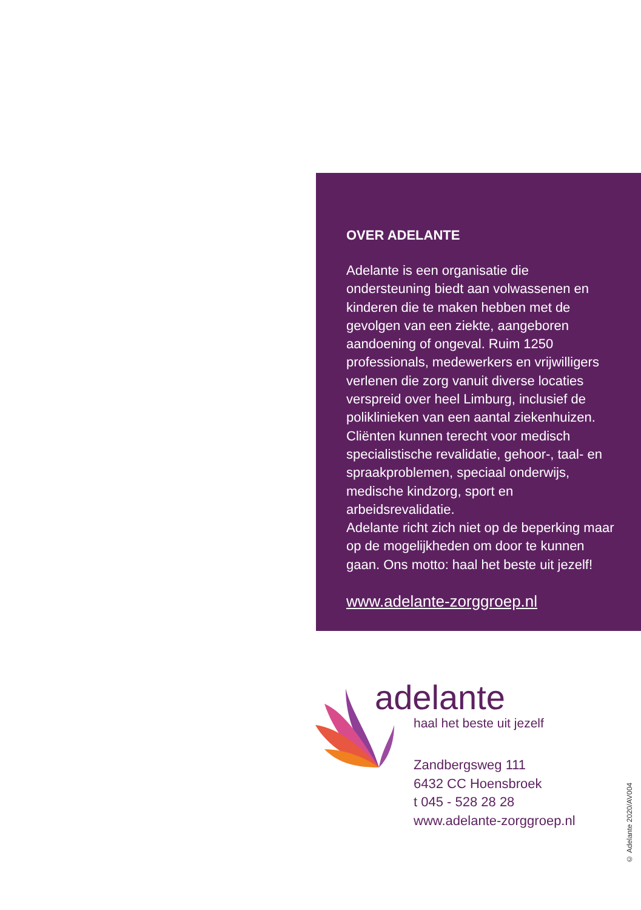OVER ADELANTE
Adelante is een organisatie die ondersteuning biedt aan volwassenen en kinderen die te maken hebben met de gevolgen van een ziekte, aangeboren aandoening of ongeval. Ruim 1250 professionals, medewerkers en vrijwilligers verlenen die zorg vanuit diverse locaties verspreid over heel Limburg, inclusief de poliklinieken van een aantal ziekenhuizen.
Cliënten kunnen terecht voor medisch specialistische revalidatie, gehoor-, taal- en spraakproblemen, speciaal onderwijs, medische kindzorg, sport en arbeidsrevalidatie.
Adelante richt zich niet op de beperking maar op de mogelijkheden om door te kunnen gaan. Ons motto: haal het beste uit jezelf!
www.adelante-zorggroep.nl
adelante
haal het beste uit jezelf
Zandbergsweg 111
6432 CC Hoensbroek
t 045 - 528 28 28
www.adelante-zorggroep.nl
© Adelante 2020/AV004